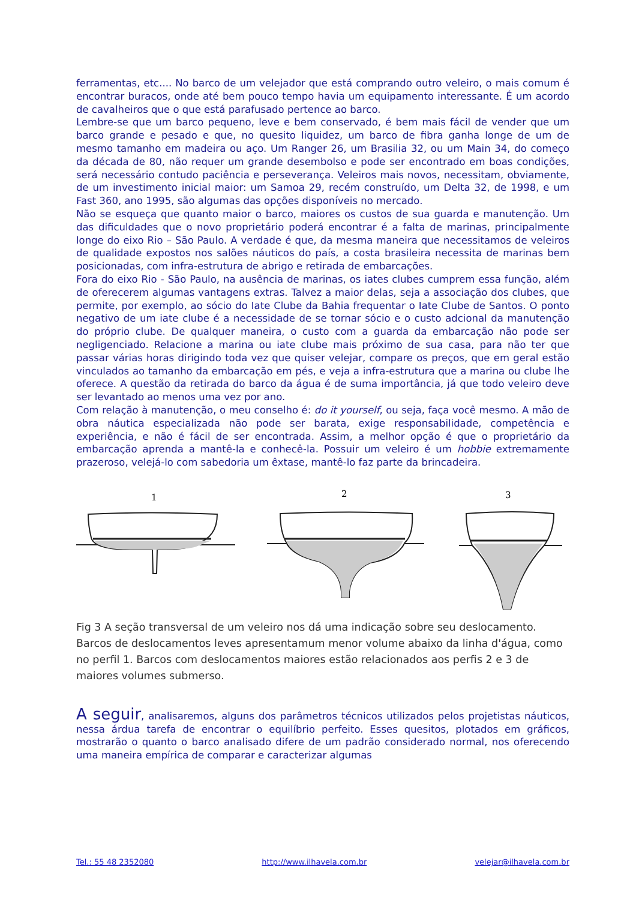ferramentas, etc.... No barco de um velejador que está comprando outro veleiro, o mais comum é encontrar buracos, onde até bem pouco tempo havia um equipamento interessante. É um acordo de cavalheiros que o que está parafusado pertence ao barco.
Lembre-se que um barco pequeno, leve e bem conservado, é bem mais fácil de vender que um barco grande e pesado e que, no quesito liquidez, um barco de fibra ganha longe de um de mesmo tamanho em madeira ou aço. Um Ranger 26, um Brasilia 32, ou um Main 34, do começo da década de 80, não requer um grande desembolso e pode ser encontrado em boas condições, será necessário contudo paciência e perseverança. Veleiros mais novos, necessitam, obviamente, de um investimento inicial maior: um Samoa 29, recém construído, um Delta 32, de 1998, e um Fast 360, ano 1995, são algumas das opções disponíveis no mercado.
Não se esqueça que quanto maior o barco, maiores os custos de sua guarda e manutenção. Um das dificuldades que o novo proprietário poderá encontrar é a falta de marinas, principalmente longe do eixo Rio – São Paulo. A verdade é que, da mesma maneira que necessitamos de veleiros de qualidade expostos nos salões náuticos do país, a costa brasileira necessita de marinas bem posicionadas, com infra-estrutura de abrigo e retirada de embarcações.
Fora do eixo Rio - São Paulo, na ausência de marinas, os iates clubes cumprem essa função, além de oferecerem algumas vantagens extras. Talvez a maior delas, seja a associação dos clubes, que permite, por exemplo, ao sócio do Iate Clube da Bahia frequentar o Iate Clube de Santos. O ponto negativo de um iate clube é a necessidade de se tornar sócio e o custo adcional da manutenção do próprio clube. De qualquer maneira, o custo com a guarda da embarcação não pode ser negligenciado. Relacione a marina ou iate clube mais próximo de sua casa, para não ter que passar várias horas dirigindo toda vez que quiser velejar, compare os preços, que em geral estão vinculados ao tamanho da embarcação em pés, e veja a infra-estrutura que a marina ou clube lhe oferece. A questão da retirada do barco da água é de suma importância, já que todo veleiro deve ser levantado ao menos uma vez por ano.
Com relação à manutenção, o meu conselho é: do it yourself, ou seja, faça você mesmo. A mão de obra náutica especializada não pode ser barata, exige responsabilidade, competência e experiência, e não é fácil de ser encontrada. Assim, a melhor opção é que o proprietário da embarcação aprenda a mantê-la e conhecê-la. Possuir um veleiro é um hobbie extremamente prazeroso, velejá-lo com sabedoria um êxtase, mantê-lo faz parte da brincadeira.
1
2
3
Fig 3 A seção transversal de um veleiro nos dá uma indicação sobre seu deslocamento. Barcos de deslocamentos leves apresentamum menor volume abaixo da linha d'água, como no perfil 1. Barcos com deslocamentos maiores estão relacionados aos perfis 2 e 3 de maiores volumes submerso.
A seguir, analisaremos, alguns dos parâmetros técnicos utilizados pelos projetistas náuticos, nessa árdua tarefa de encontrar o equilíbrio perfeito. Esses quesitos, plotados em gráficos, mostrarão o quanto o barco analisado difere de um padrão considerado normal, nos oferecendo uma maneira empírica de comparar e caracterizar algumas
Tel.: 55 48 2352080 http://www.ilhavela.com.br velejar@ilhavela.com.br